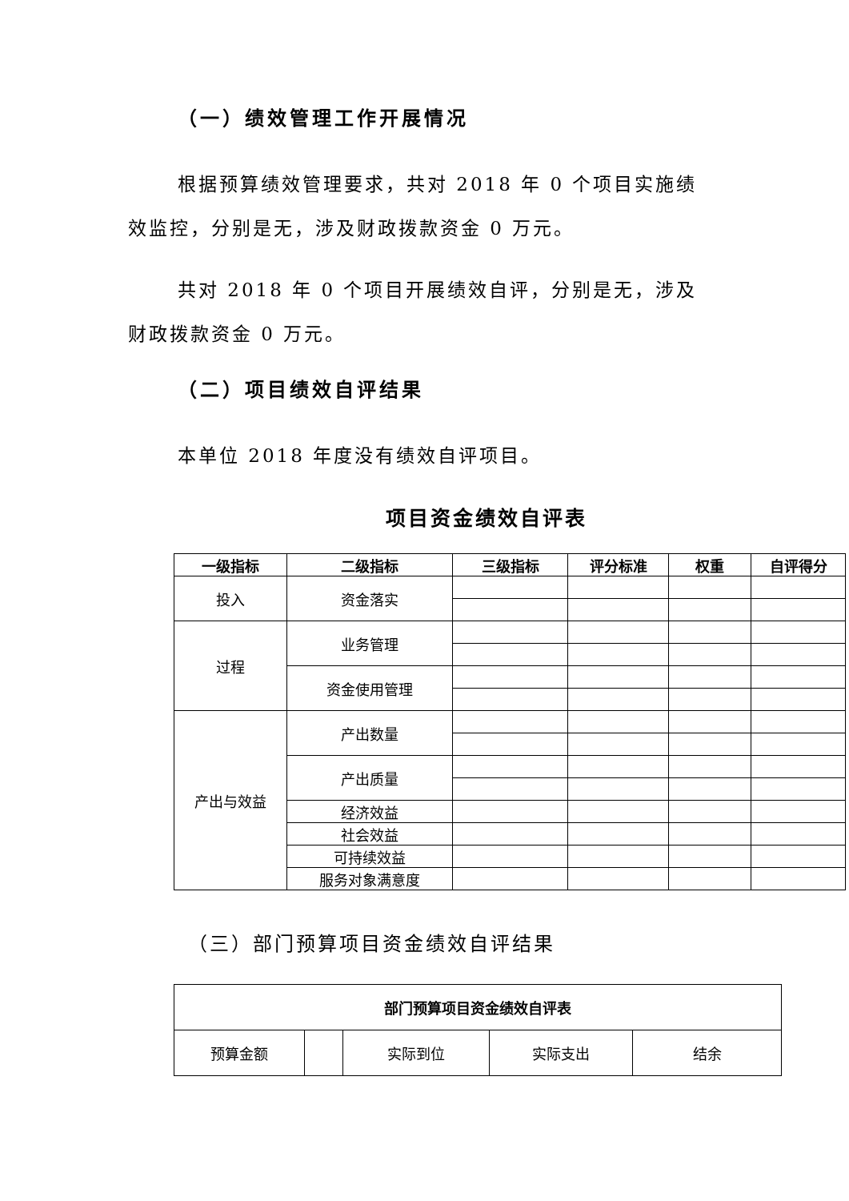（一）绩效管理工作开展情况
根据预算绩效管理要求，共对 2018 年 0 个项目实施绩效监控，分别是无，涉及财政拨款资金 0 万元。
共对 2018 年 0 个项目开展绩效自评，分别是无，涉及财政拨款资金 0 万元。
（二）项目绩效自评结果
本单位 2018 年度没有绩效自评项目。
项目资金绩效自评表
| 一级指标 | 二级指标 | 三级指标 | 评分标准 | 权重 | 自评得分 |
| --- | --- | --- | --- | --- | --- |
| 投入 | 资金落实 | | | | |
| 过程 | 业务管理 | | | | |
| | 资金使用管理 | | | | |
| 产出与效益 | 产出数量 | | | | |
| | 产出质量 | | | | |
| | 经济效益 | | | | |
| | 社会效益 | | | | |
| | 可持续效益 | | | | |
| | 服务对象满意度 | | | | |
（三）部门预算项目资金绩效自评结果
| 部门预算项目资金绩效自评表 | | | | |
| 预算金额 | | 实际到位 | 实际支出 | 结余 |